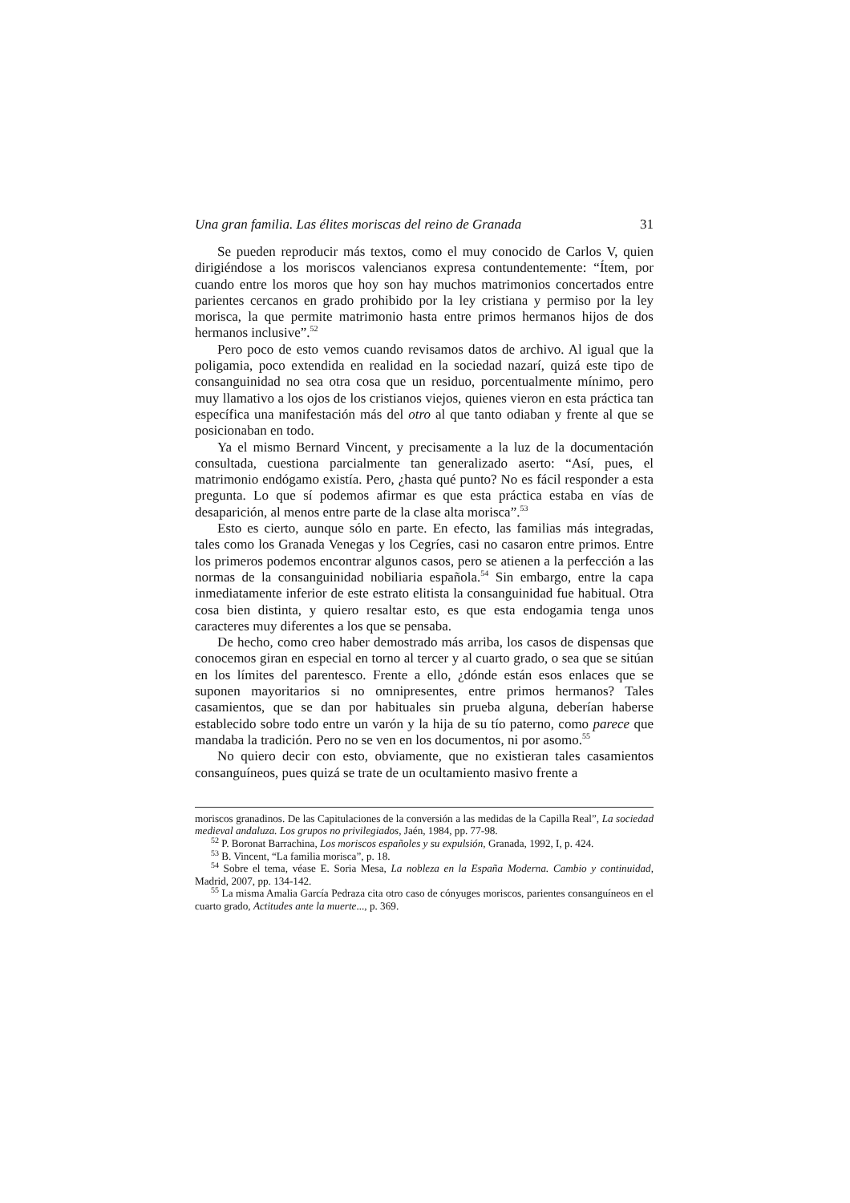Una gran familia. Las élites moriscas del reino de Granada 31
Se pueden reproducir más textos, como el muy conocido de Carlos V, quien dirigiéndose a los moriscos valencianos expresa contundentemente: “Ítem, por cuando entre los moros que hoy son hay muchos matrimonios concertados entre parientes cercanos en grado prohibido por la ley cristiana y permiso por la ley morisca, la que permite matrimonio hasta entre primos hermanos hijos de dos hermanos inclusive”.<sup>52</sup>
Pero poco de esto vemos cuando revisamos datos de archivo. Al igual que la poligamia, poco extendida en realidad en la sociedad nazarí, quizá este tipo de consanguinidad no sea otra cosa que un residuo, porcentualmente mínimo, pero muy llamativo a los ojos de los cristianos viejos, quienes vieron en esta práctica tan específica una manifestación más del otro al que tanto odiaban y frente al que se posicionaban en todo.
Ya el mismo Bernard Vincent, y precisamente a la luz de la documentación consultada, cuestiona parcialmente tan generalizado aserto: “Así, pues, el matrimonio endógamo existía. Pero, ¿hasta qué punto? No es fácil responder a esta pregunta. Lo que sí podemos afirmar es que esta práctica estaba en vías de desaparición, al menos entre parte de la clase alta morisca”.<sup>53</sup>
Esto es cierto, aunque sólo en parte. En efecto, las familias más integradas, tales como los Granada Venegas y los Cegríes, casi no casaron entre primos. Entre los primeros podemos encontrar algunos casos, pero se atienen a la perfección a las normas de la consanguinidad nobiliaria española.<sup>54</sup> Sin embargo, entre la capa inmediatamente inferior de este estrato elitista la consanguinidad fue habitual. Otra cosa bien distinta, y quiero resaltar esto, es que esta endogamia tenga unos caracteres muy diferentes a los que se pensaba.
De hecho, como creo haber demostrado más arriba, los casos de dispensas que conocemos giran en especial en torno al tercer y al cuarto grado, o sea que se sitúan en los límites del parentesco. Frente a ello, ¿dónde están esos enlaces que se suponen mayoritarios si no omnipresentes, entre primos hermanos? Tales casamientos, que se dan por habituales sin prueba alguna, deberían haberse establecido sobre todo entre un varón y la hija de su tío paterno, como parece que mandaba la tradición. Pero no se ven en los documentos, ni por asomo.<sup>55</sup>
No quiero decir con esto, obviamente, que no existieran tales casamientos consanguíneos, pues quizá se trate de un ocultamiento masivo frente a
moriscos granadinos. De las Capitulaciones de la conversión a las medidas de la Capilla Real”, La sociedad medieval andaluza. Los grupos no privilegiados, Jaén, 1984, pp. 77-98.
<sup>52</sup> P. Boronat Barrachina, Los moriscos españoles y su expulsión, Granada, 1992, I, p. 424.
<sup>53</sup> B. Vincent, “La familia morisca”, p. 18.
<sup>54</sup> Sobre el tema, véase E. Soria Mesa, La nobleza en la España Moderna. Cambio y continuidad, Madrid, 2007, pp. 134-142.
<sup>55</sup> La misma Amalia García Pedraza cita otro caso de cónyuges moriscos, parientes consanguíneos en el cuarto grado, Actitudes ante la muerte..., p. 369.